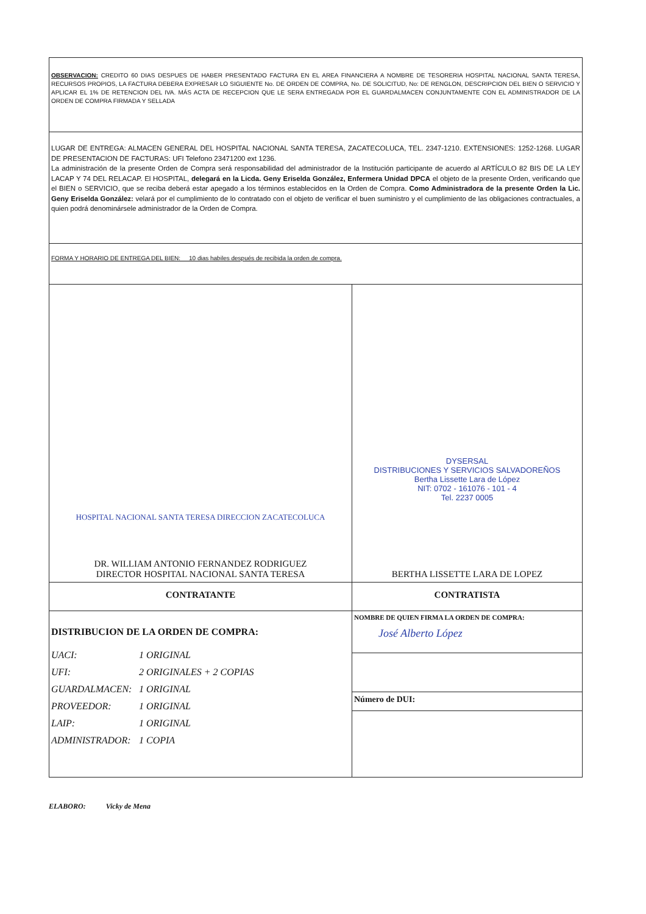| OBSERVACION: CREDITO 60 DIAS DESPUES DE HABER PRESENTADO FACTURA EN EL AREA FINANCIERA A NOMBRE DE TESORERIA HOSPITAL NACIONAL SANTA TERESA, RECURSOS PROPIOS, LA FACTURA DEBERA EXPRESAR LO SIGUIENTE No. DE ORDEN DE COMPRA, No. DE SOLICITUD, No: DE RENGLON, DESCRIPCION DEL BIEN O SERVICIO Y APLICAR EL 1% DE RETENCION DEL IVA. MÁS ACTA DE RECEPCION QUE LE SERA ENTREGADA POR EL GUARDALMACEN CONJUNTAMENTE CON EL ADMINISTRADOR DE LA ORDEN DE COMPRA FIRMADA Y SELLADA | |
| LUGAR DE ENTREGA: ALMACEN GENERAL DEL HOSPITAL NACIONAL SANTA TERESA, ZACATECOLUCA, TEL. 2347-1210. EXTENSIONES: 1252-1268. LUGAR DE PRESENTACION DE FACTURAS: UFI Telefono 23471200 ext 1236. La administración de la presente Orden de Compra será responsabilidad del administrador de la Institución participante de acuerdo al ARTÍCULO 82 BIS DE LA LEY LACAP Y 74 DEL RELACAP. El HOSPITAL, delegará en la Licda. Geny Eriselda González, Enfermera Unidad DPCA el objeto de la presente Orden, verificando que el BIEN o SERVICIO, que se reciba deberá estar apegado a los términos establecidos en la Orden de Compra. Como Administradora de la presente Orden la Lic. Geny Eriselda González: velará por el cumplimiento de lo contratado con el objeto de verificar el buen suministro y el cumplimiento de las obligaciones contractuales, a quien podrá denominársele administrador de la Orden de Compra. | |
| FORMA Y HORARIO DE ENTREGA DEL BIEN: 10 dias habiles después de recibida la orden de compra. | |
| HOSPITAL NACIONAL SANTA TERESA DIRECCION ZACATECOLUCA DR. WILLIAM ANTONIO FERNANDEZ RODRIGUEZ DIRECTOR HOSPITAL NACIONAL SANTA TERESA | DYSERSAL DISTRIBUCIONES Y SERVICIOS SALVADOREÑOS Bertha Lissette Lara de López NIT: 0702 - 161076 - 101 - 4 Tel. 2237 0005 BERTHA LISSETTE LARA DE LOPEZ |
| CONTRATANTE | CONTRATISTA |
| DISTRIBUCION DE LA ORDEN DE COMPRA: UACI: 1 ORIGINAL UFI: 2 ORIGINALES + 2 COPIAS GUARDALMACEN: 1 ORIGINAL PROVEEDOR: 1 ORIGINAL LAIP: 1 ORIGINAL ADMINISTRADOR: 1 COPIA | NOMBRE DE QUIEN FIRMA LA ORDEN DE COMPRA: José Alberto López |
| | Número de DUI: |
ELABORO: Vicky de Mena